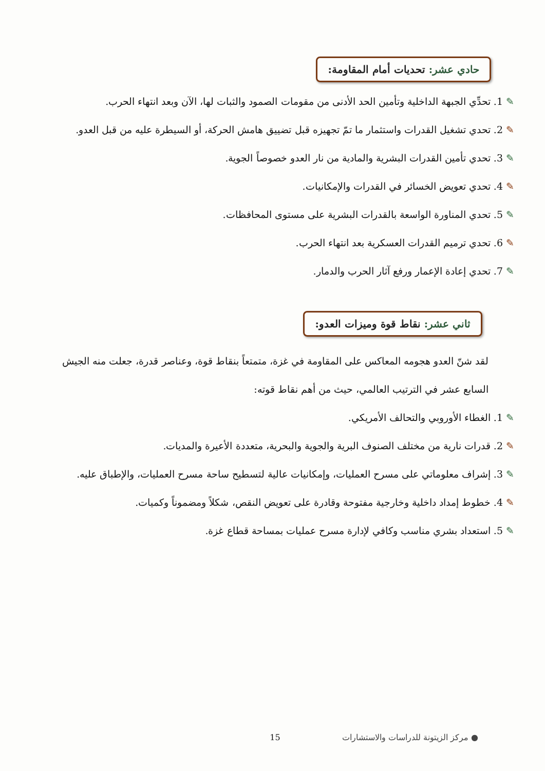حادي عشر: تحديات أمام المقاومة:
✎1. تحدِّي الجبهة الداخلية وتأمين الحد الأدنى من مقومات الصمود والثبات لها، الآن وبعد انتهاء الحرب.
✎2. تحدي تشغيل القدرات واستثمار ما تمّ تجهيزه قبل تضييق هامش الحركة، أو السيطرة عليه من قبل العدو.
✎3. تحدي تأمين القدرات البشرية والمادية من نار العدو خصوصاً الجوية.
✎4. تحدي تعويض الخسائر في القدرات والإمكانيات.
✎5. تحدي المناورة الواسعة بالقدرات البشرية على مستوى المحافظات.
✎6. تحدي ترميم القدرات العسكرية بعد انتهاء الحرب.
✎7. تحدي إعادة الإعمار ورفع آثار الحرب والدمار.
ثاني عشر: نقاط قوة وميزات العدو:
لقد شنّ العدو هجومه المعاكس على المقاومة في غزة، متمتعاً بنقاط قوة، وعناصر قدرة، جعلت منه الجيش السابع عشر في الترتيب العالمي، حيث من أهم نقاط قوته:
✎1. الغطاء الأوروبي والتحالف الأمريكي.
✎2. قدرات نارية من مختلف الصنوف البرية والجوية والبحرية، متعددة الأعيرة والمديات.
✎3. إشراف معلوماتي على مسرح العمليات، وإمكانيات عالية لتسطيح ساحة مسرح العمليات، والإطباق عليه.
✎4. خطوط إمداد داخلية وخارجية مفتوحة وقادرة على تعويض النقص، شكلاً ومضموناً وكميات.
✎5. استعداد بشري مناسب وكافي لإدارة مسرح عمليات بمساحة قطاع غزة.
● مركز الزيتونة للدراسات والاستشارات 15